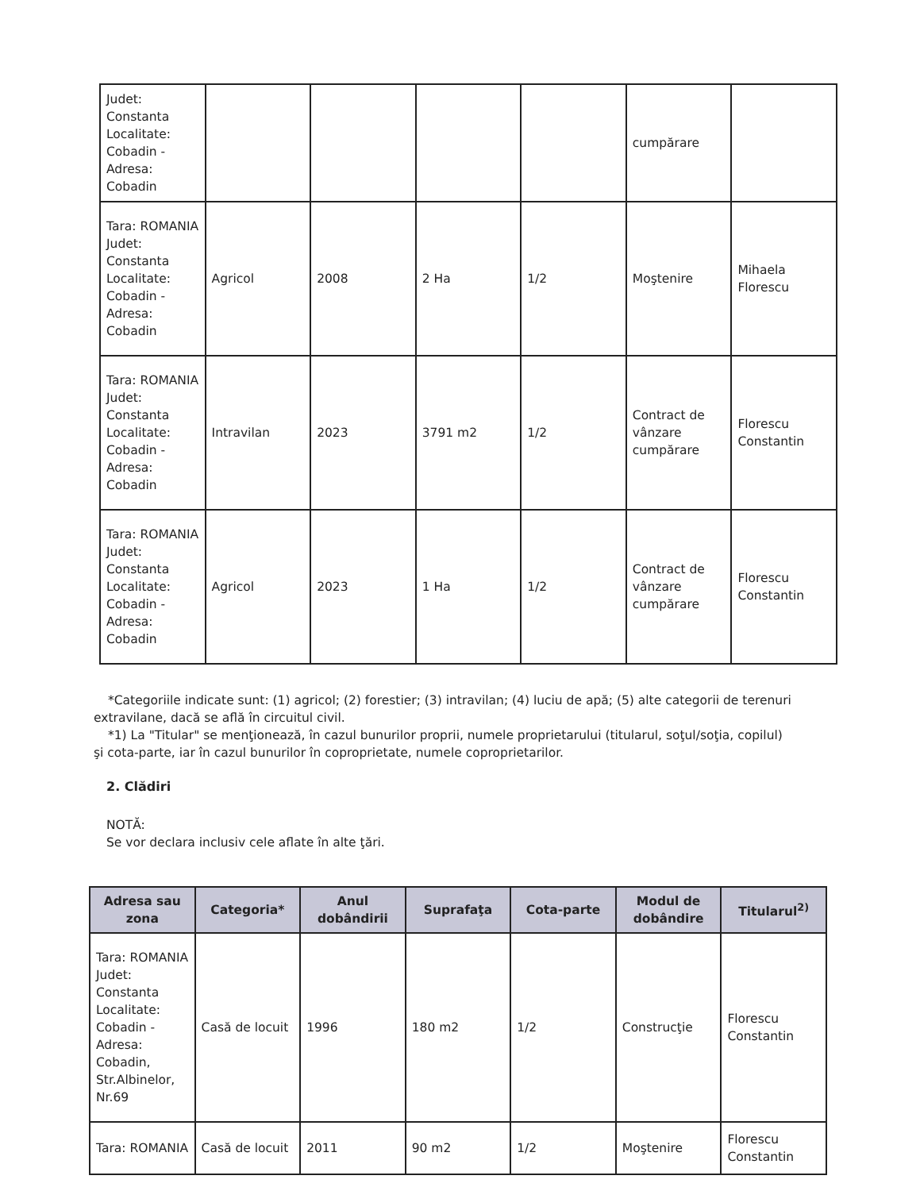| Judet: Constanta Localitate: Cobadin - Adresa: Cobadin | | | | | cumpărare | |
| Tara: ROMANIA Judet: Constanta Localitate: Cobadin - Adresa: Cobadin | Agricol | 2008 | 2 Ha | 1/2 | Moştenire | Mihaela Florescu |
| Tara: ROMANIA Judet: Constanta Localitate: Cobadin - Adresa: Cobadin | Intravilan | 2023 | 3791 m2 | 1/2 | Contract de vânzare cumpărare | Florescu Constantin |
| Tara: ROMANIA Judet: Constanta Localitate: Cobadin - Adresa: Cobadin | Agricol | 2023 | 1 Ha | 1/2 | Contract de vânzare cumpărare | Florescu Constantin |
*Categoriile indicate sunt: (1) agricol; (2) forestier; (3) intravilan; (4) luciu de apă; (5) alte categorii de terenuri extravilane, dacă se află în circuitul civil.
*1) La "Titular" se menţionează, în cazul bunurilor proprii, numele proprietarului (titularul, soţul/soţia, copilul) şi cota-parte, iar în cazul bunurilor în coproprietate, numele coproprietarilor.
2. Clădiri
NOTĂ:
Se vor declara inclusiv cele aflate în alte ţări.
| Adresa sau zona | Categoria* | Anul dobândirii | Suprafaţa | Cota-parte | Modul de dobândire | Titularul<sup>2)</sup> |
| --- | --- | --- | --- | --- | --- | --- |
| Tara: ROMANIA Judet: Constanta Localitate: Cobadin - Adresa: Cobadin, Str.Albinelor, Nr.69 | Casă de locuit | 1996 | 180 m2 | 1/2 | Construcţie | Florescu Constantin |
| Tara: ROMANIA | Casă de locuit | 2011 | 90 m2 | 1/2 | Moştenire | Florescu Constantin |